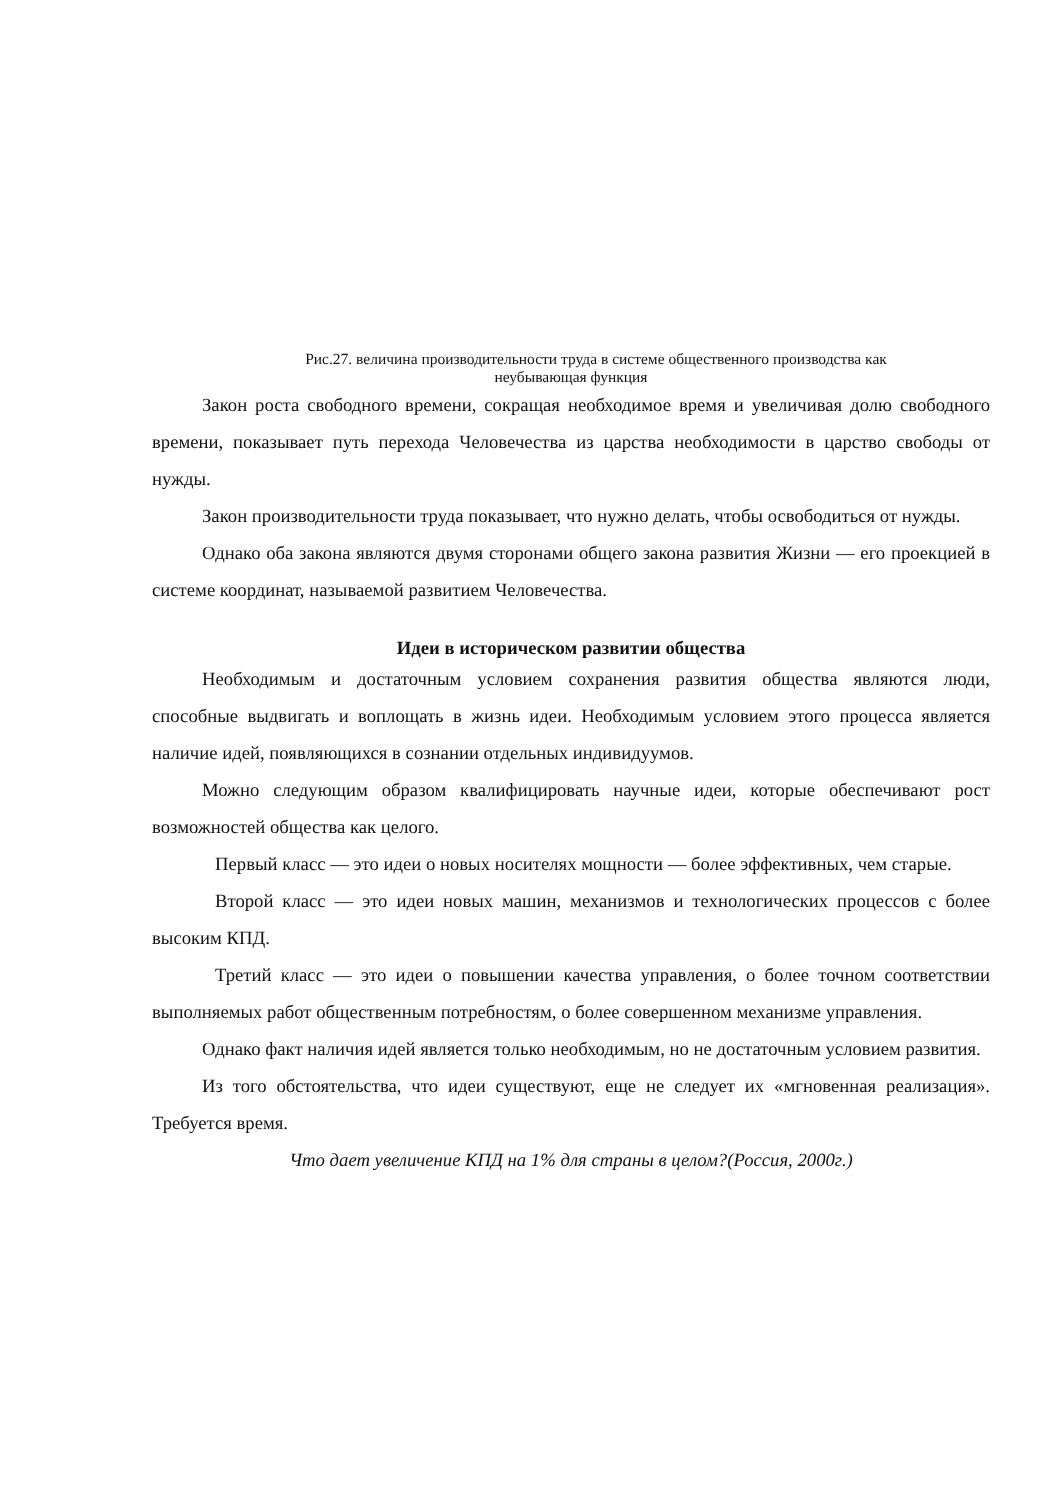Рис.27. величина производительности труда в системе общественного производства как
неубывающая функция
Закон роста свободного времени, сокращая необходимое время и увеличивая долю свободного времени, показывает путь перехода Человечества из царства необходимости в царство свободы от нужды.
Закон производительности труда показывает, что нужно делать, чтобы освободиться от нужды.
Однако оба закона являются двумя сторонами общего закона развития Жизни — его проекцией в системе координат, называемой развитием Человечества.
Идеи в историческом развитии общества
Необходимым и достаточным условием сохранения развития общества являются люди, способные выдвигать и воплощать в жизнь идеи. Необходимым условием этого процесса является наличие идей, появляющихся в сознании отдельных индивидуумов.
Можно следующим образом квалифицировать научные идеи, которые обеспечивают рост возможностей общества как целого.
Первый класс — это идеи о новых носителях мощности — более эффективных, чем старые.
Второй класс — это идеи новых машин, механизмов и технологических процессов с более высоким КПД.
Третий класс — это идеи о повышении качества управления, о более точном соответствии выполняемых работ общественным потребностям, о более совершенном механизме управления.
Однако факт наличия идей является только необходимым, но не достаточным условием развития.
Из того обстоятельства, что идеи существуют, еще не следует их «мгновенная реализация». Требуется время.
Что дает увеличение КПД на 1% для страны в целом?(Россия, 2000г.)